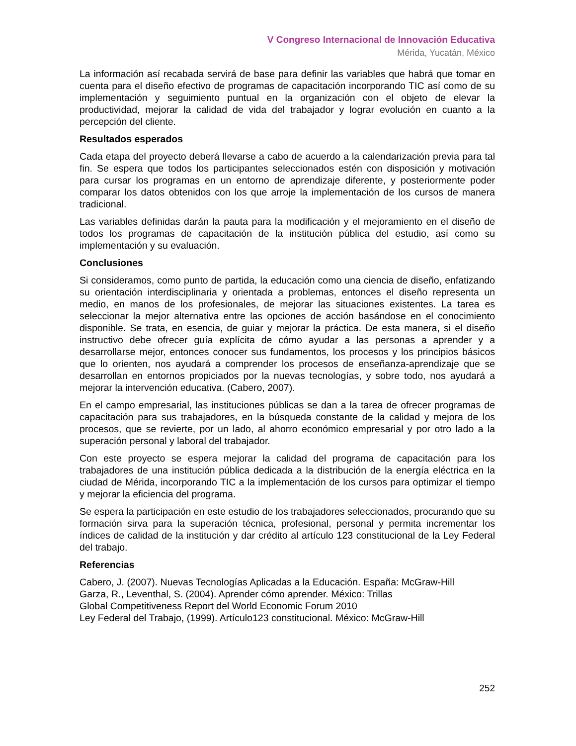V Congreso Internacional de Innovación Educativa
Mérida, Yucatán, México
La información así recabada servirá de base para definir las variables que habrá que tomar en cuenta para el diseño efectivo de programas de capacitación incorporando TIC así como de su implementación y seguimiento puntual en la organización con el objeto de elevar la productividad, mejorar la calidad de vida del trabajador y lograr evolución en cuanto a la percepción del cliente.
Resultados esperados
Cada etapa del proyecto deberá llevarse a cabo de acuerdo a la calendarización previa para tal fin. Se espera que todos los participantes seleccionados estén con disposición y motivación para cursar los programas en un entorno de aprendizaje diferente, y posteriormente poder comparar los datos obtenidos con los que arroje la implementación de los cursos de manera tradicional.
Las variables definidas darán la pauta para la modificación y el mejoramiento en el diseño de todos los programas de capacitación de la institución pública del estudio, así como su implementación y su evaluación.
Conclusiones
Si consideramos, como punto de partida, la educación como una ciencia de diseño, enfatizando su orientación interdisciplinaria y orientada a problemas, entonces el diseño representa un medio, en manos de los profesionales, de mejorar las situaciones existentes. La tarea es seleccionar la mejor alternativa entre las opciones de acción basándose en el conocimiento disponible. Se trata, en esencia, de guiar y mejorar la práctica. De esta manera, si el diseño instructivo debe ofrecer guía explícita de cómo ayudar a las personas a aprender y a desarrollarse mejor, entonces conocer sus fundamentos, los procesos y los principios básicos que lo orienten, nos ayudará a comprender los procesos de enseñanza-aprendizaje que se desarrollan en entornos propiciados por la nuevas tecnologías, y sobre todo, nos ayudará a mejorar la intervención educativa. (Cabero, 2007).
En el campo empresarial, las instituciones públicas se dan a la tarea de ofrecer programas de capacitación para sus trabajadores, en la búsqueda constante de la calidad y mejora de los procesos, que se revierte, por un lado, al ahorro económico empresarial y por otro lado a la superación personal y laboral del trabajador.
Con este proyecto se espera mejorar la calidad del programa de capacitación para los trabajadores de una institución pública dedicada a la distribución de la energía eléctrica en la ciudad de Mérida, incorporando TIC a la implementación de los cursos para optimizar el tiempo y mejorar la eficiencia del programa.
Se espera la participación en este estudio de los trabajadores seleccionados, procurando que su formación sirva para la superación técnica, profesional, personal y permita incrementar los índices de calidad de la institución y dar crédito al artículo 123 constitucional de la Ley Federal del trabajo.
Referencias
Cabero, J. (2007). Nuevas Tecnologías Aplicadas a la Educación. España: McGraw-Hill
Garza, R., Leventhal, S. (2004). Aprender cómo aprender. México: Trillas
Global Competitiveness Report del World Economic Forum 2010
Ley Federal del Trabajo, (1999). Artículo123 constitucional. México: McGraw-Hill
252